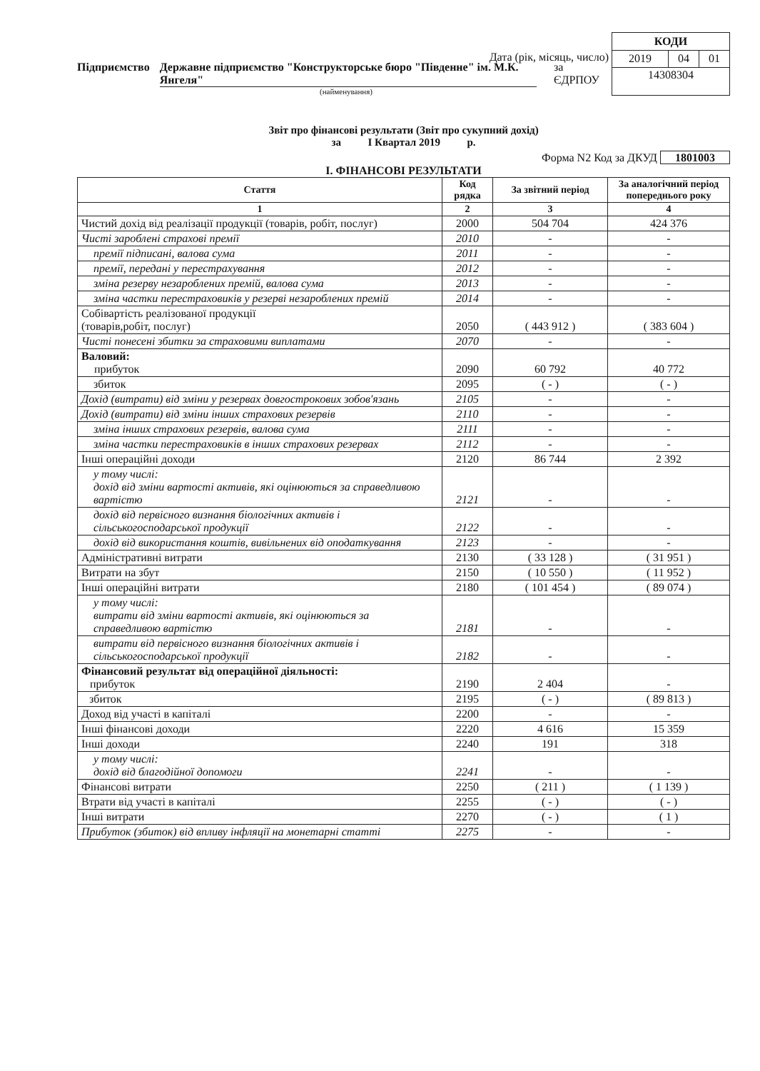Дата (рік, місяць, число)
Підприємство Державне підприємство "Конструкторське бюро "Південне" ім. М.К. Янгеля" за ЄДРПОУ
(найменування)
| КОДИ | | |
| 2019 | 04 | 01 |
| 14308304 | | |
Звіт про фінансові результати (Звіт про сукупний дохід)
за І Квартал 2019 р.
Форма N2 Код за ДКУД 1801003
І. ФІНАНСОВІ РЕЗУЛЬТАТИ
| Стаття | Код рядка | За звітний період | За аналогічний період попереднього року |
| --- | --- | --- | --- |
| 1 | 2 | 3 | 4 |
| Чистий дохід від реалізації продукції (товарів, робіт, послуг) | 2000 | 504 704 | 424 376 |
| Чисті зароблені страхові премії | 2010 | - | - |
| премії підписані, валова сума | 2011 | - | - |
| премії, передані у перестрахування | 2012 | - | - |
| зміна резерву незароблених премій, валова сума | 2013 | - | - |
| зміна частки перестраховиків у резерві незароблених премій | 2014 | - | - |
| Собівартість реалізованої продукції (товарів,робіт, послуг) | 2050 | ( 443 912 ) | ( 383 604 ) |
| Чисті понесені збитки за страховими виплатами | 2070 | - | - |
| Валовий: прибуток | 2090 | 60 792 | 40 772 |
| збиток | 2095 | ( - ) | ( - ) |
| Дохід (витрати) від зміни у резервах довгострокових зобов'язань | 2105 | - | - |
| Дохід (витрати) від зміни інших страхових резервів | 2110 | - | - |
| зміна інших страхових резервів, валова сума | 2111 | - | - |
| зміна частки перестраховиків в інших страхових резервах | 2112 | - | - |
| Інші операційні доходи | 2120 | 86 744 | 2 392 |
| у тому числі: дохід від зміни вартості активів, які оцінюються за справедливою вартістю | 2121 | - | - |
| дохід від первісного визнання біологічних активів і сільськогосподарської продукції | 2122 | - | - |
| дохід від використання коштів, вивільнених від оподаткування | 2123 | - | - |
| Адміністративні витрати | 2130 | ( 33 128 ) | ( 31 951 ) |
| Витрати на збут | 2150 | ( 10 550 ) | ( 11 952 ) |
| Інші операційні витрати | 2180 | ( 101 454 ) | ( 89 074 ) |
| у тому числі: витрати від зміни вартості активів, які оцінюються за справедливою вартістю | 2181 | - | - |
| витрати від первісного визнання біологічних активів і сільськогосподарської продукції | 2182 | - | - |
| Фінансовий результат від операційної діяльності: прибуток | 2190 | 2 404 | - |
| збиток | 2195 | ( - ) | ( 89 813 ) |
| Доход від участі в капіталі | 2200 | - | - |
| Інші фінансові доходи | 2220 | 4 616 | 15 359 |
| Інші доходи | 2240 | 191 | 318 |
| у тому числі: дохід від благодійної допомоги | 2241 | - | - |
| Фінансові витрати | 2250 | ( 211 ) | ( 1 139 ) |
| Втрати від участі в капіталі | 2255 | ( - ) | ( - ) |
| Інші витрати | 2270 | ( - ) | ( 1 ) |
| Прибуток (збиток) від впливу інфляції на монетарні статті | 2275 | - | - |